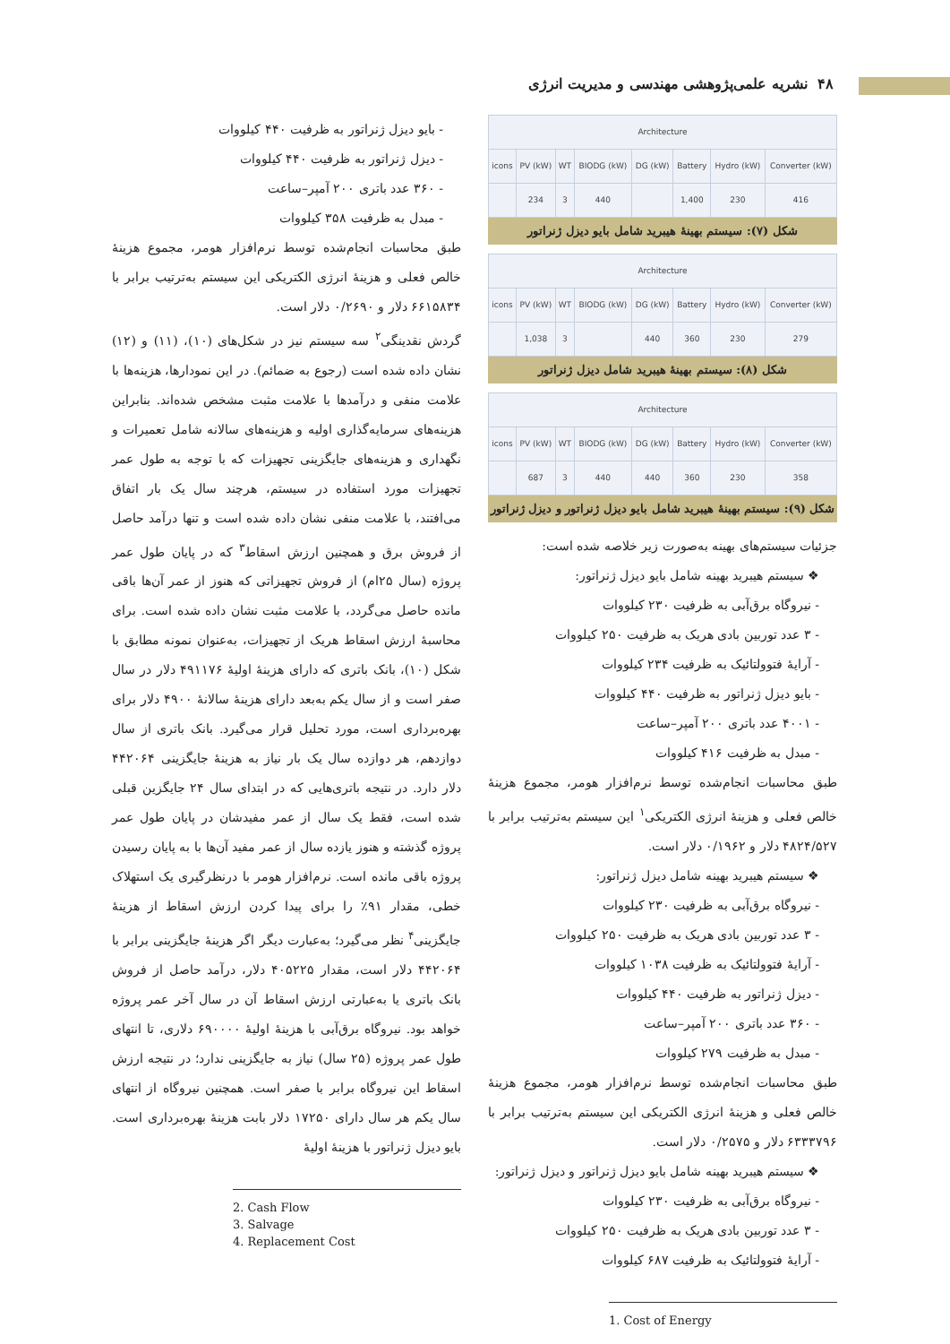۴۸ نشریه علمی‌پژوهشی مهندسی و مدیریت انرژی
| Architecture | | | | | | | |
| --- | --- | --- | --- | --- | --- | --- | --- |
| icons | PV (kW) | WT | BIODG (kW) | DG (kW) | Battery | Hydro (kW) | Converter (kW) |
| | 234 | 3 | 440 | | 1,400 | 230 | 416 |
شکل (۷): سیستم بهینهٔ هیبرید شامل بایو دیزل ژنراتور
| Architecture | | | | | | | |
| --- | --- | --- | --- | --- | --- | --- | --- |
| icons | PV (kW) | WT | BIODG (kW) | DG (kW) | Battery | Hydro (kW) | Converter (kW) |
| | 1,038 | 3 | | 440 | 360 | 230 | 279 |
شکل (۸): سیستم بهینهٔ هیبرید شامل دیزل ژنراتور
| Architecture | | | | | | | |
| --- | --- | --- | --- | --- | --- | --- | --- |
| icons | PV (kW) | WT | BIODG (kW) | DG (kW) | Battery | Hydro (kW) | Converter (kW) |
| | 687 | 3 | 440 | 440 | 360 | 230 | 358 |
شکل (۹): سیستم بهینهٔ هیبرید شامل بایو دیزل ژنراتور و دیزل ژنراتور
جزئیات سیستم‌های بهینه به‌صورت زیر خلاصه شده است:
❖ سیستم هیبرید بهینه شامل بایو دیزل ژنراتور:
- نیروگاه برق‌آبی به ظرفیت ۲۳۰ کیلووات
- ۳ عدد توربین بادی هریک به ظرفیت ۲۵۰ کیلووات
- آرایهٔ فتوولتائیک به ظرفیت ۲۳۴ کیلووات
- بایو دیزل ژنراتور به ظرفیت ۴۴۰ کیلووات
- ۴۰۰۱ عدد باتری ۲۰۰ آمپر–ساعت
- مبدل به ظرفیت ۴۱۶ کیلووات
طبق محاسبات انجام‌شده توسط نرم‌افزار هومر، مجموع هزینهٔ خالص فعلی و هزینهٔ انرژی الکتریکی<sup>۱</sup> این سیستم به‌ترتیب برابر با ۴۸۲۴/۵۲۷ دلار و ۰/۱۹۶۲ دلار است.
❖ سیستم هیبرید بهینه شامل دیزل ژنراتور:
- نیروگاه برق‌آبی به ظرفیت ۲۳۰ کیلووات
- ۳ عدد توربین بادی هریک به ظرفیت ۲۵۰ کیلووات
- آرایهٔ فتوولتائیک به ظرفیت ۱۰۳۸ کیلووات
- دیزل ژنراتور به ظرفیت ۴۴۰ کیلووات
- ۳۶۰ عدد باتری ۲۰۰ آمپر–ساعت
- مبدل به ظرفیت ۲۷۹ کیلووات
طبق محاسبات انجام‌شده توسط نرم‌افزار هومر، مجموع هزینهٔ خالص فعلی و هزینهٔ انرژی الکتریکی این سیستم به‌ترتیب برابر با ۶۳۳۳۷۹۶ دلار و ۰/۲۵۷۵ دلار است.
❖ سیستم هیبرید بهینه شامل بایو دیزل ژنراتور و دیزل ژنراتور:
- نیروگاه برق‌آبی به ظرفیت ۲۳۰ کیلووات
- ۳ عدد توربین بادی هریک به ظرفیت ۲۵۰ کیلووات
- آرایهٔ فتوولتائیک به ظرفیت ۶۸۷ کیلووات
1. Cost of Energy
- بایو دیزل ژنراتور به ظرفیت ۴۴۰ کیلووات
- دیزل ژنراتور به ظرفیت ۴۴۰ کیلووات
- ۳۶۰ عدد باتری ۲۰۰ آمپر–ساعت
- مبدل به ظرفیت ۳۵۸ کیلووات
طبق محاسبات انجام‌شده توسط نرم‌افزار هومر، مجموع هزینهٔ خالص فعلی و هزینهٔ انرژی الکتریکی این سیستم به‌ترتیب برابر با ۶۶۱۵۸۳۴ دلار و ۰/۲۶۹۰ دلار است.
گردش نقدینگی<sup>۲</sup> سه سیستم نیز در شکل‌های (۱۰)، (۱۱) و (۱۲) نشان داده شده است (رجوع به ضمائم). در این نمودارها، هزینه‌ها با علامت منفی و درآمدها با علامت مثبت مشخص شده‌اند. بنابراین هزینه‌های سرمایه‌گذاری اولیه و هزینه‌های سالانه شامل تعمیرات و نگهداری و هزینه‌های جایگزینی تجهیزات که با توجه به طول عمر تجهیزات مورد استفاده در سیستم، هرچند سال یک بار اتفاق می‌افتند، با علامت منفی نشان داده شده است و تنها درآمد حاصل از فروش برق و همچنین ارزش اسقاط<sup>۳</sup> که در پایان طول عمر پروژه (سال ۲۵ام) از فروش تجهیزاتی که هنوز از عمر آن‌ها باقی مانده حاصل می‌گردد، با علامت مثبت نشان داده شده است. برای محاسبهٔ ارزش اسقاط هریک از تجهیزات، به‌عنوان نمونه مطابق با شکل (۱۰)، بانک باتری که دارای هزینهٔ اولیهٔ ۴۹۱۱۷۶ دلار در سال صفر است و از سال یکم به‌بعد دارای هزینهٔ سالانهٔ ۴۹۰۰ دلار برای بهره‌برداری است، مورد تحلیل قرار می‌گیرد. بانک باتری از سال دوازدهم، هر دوازده سال یک بار نیاز به هزینهٔ جایگزینی ۴۴۲۰۶۴ دلار دارد. در نتیجه باتری‌هایی که در ابتدای سال ۲۴ جایگزین قبلی شده است، فقط یک سال از عمر مفیدشان در پایان طول عمر پروژه گذشته و هنوز یازده سال از عمر مفید آن‌ها با به پایان رسیدن پروژه باقی مانده است. نرم‌افزار هومر با درنظرگیری یک استهلاک خطی، مقدار ۹۱٪ را برای پیدا کردن ارزش اسقاط از هزینهٔ جایگزینی<sup>۴</sup> نظر می‌گیرد؛ به‌عبارت دیگر اگر هزینهٔ جایگزینی برابر با ۴۴۲۰۶۴ دلار است، مقدار ۴۰۵۲۲۵ دلار، درآمد حاصل از فروش بانک باتری یا به‌عبارتی ارزش اسقاط آن در سال آخر عمر پروژه خواهد بود. نیروگاه برق‌آبی با هزینهٔ اولیهٔ ۶۹۰۰۰۰ دلاری، تا انتهای طول عمر پروژه (۲۵ سال) نیاز به جایگزینی ندارد؛ در نتیجه ارزش اسقاط این نیروگاه برابر با صفر است. همچنین نیروگاه از انتهای سال یکم هر سال دارای ۱۷۲۵۰ دلار بابت هزینهٔ بهره‌برداری است. بایو دیزل ژنراتور با هزینهٔ اولیهٔ
2. Cash Flow
3. Salvage
4. Replacement Cost